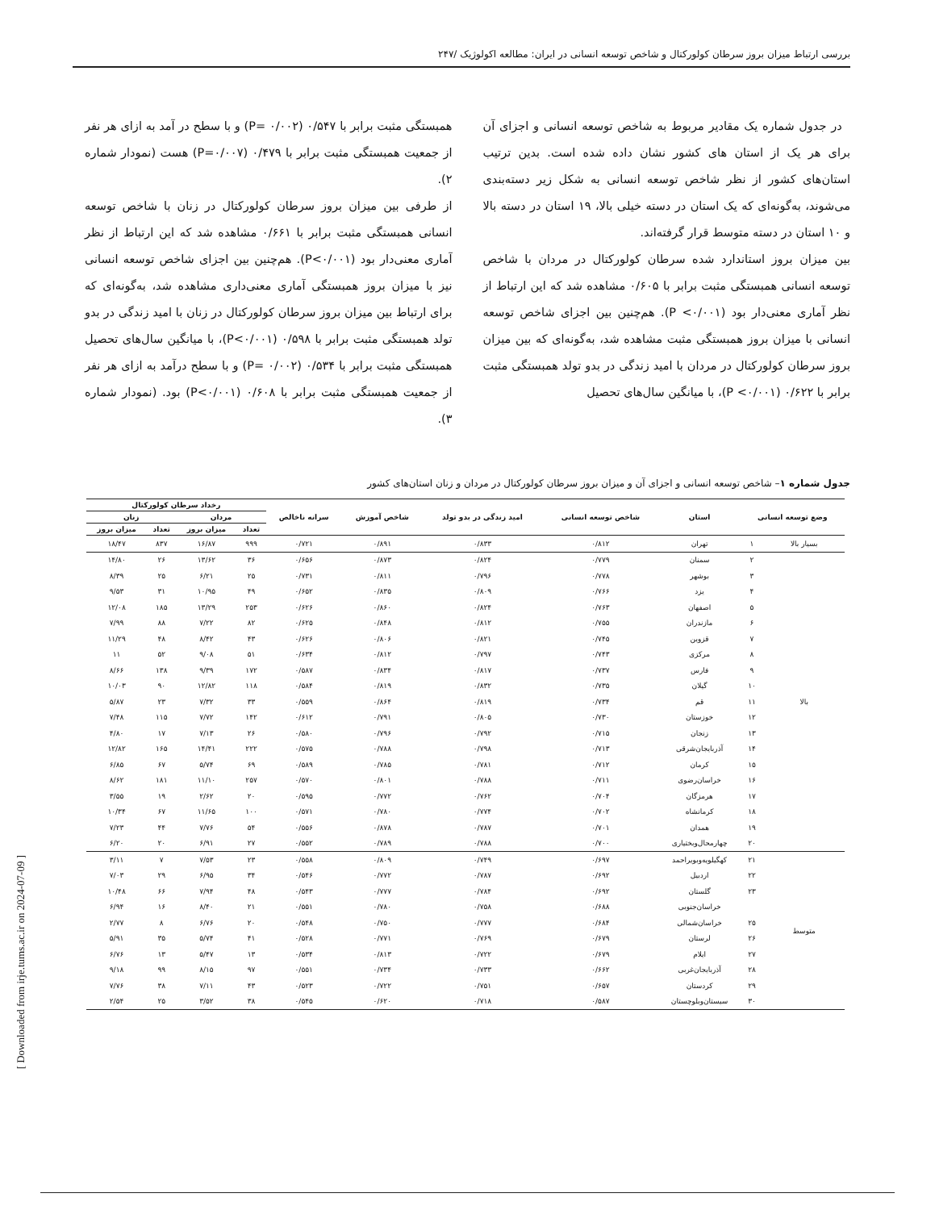بررسی ارتباط میزان بروز سرطان کولورکتال و شاخص توسعه انسانی در ایران: مطالعه اکولوژیک /۲۴۷
در جدول شماره یک مقادیر مربوط به شاخص توسعه انسانی و اجزای آن برای هر یک از استان های کشور نشان داده شده است. بدین ترتیب استان‌های کشور از نظر شاخص توسعه انسانی به شکل زیر دسته‌بندی می‌شوند، به‌گونه‌ای که یک استان در دسته خیلی بالا، ۱۹ استان در دسته بالا و ۱۰ استان در دسته متوسط قرار گرفته‌اند.
بین میزان بروز استاندارد شده سرطان کولورکتال در مردان با شاخص توسعه انسانی همبستگی مثبت برابر با ۰/۶۰۵ مشاهده شد که این ارتباط از نظر آماری معنی‌دار بود (P <۰/۰۰۱). هم‌چنین بین اجزای شاخص توسعه انسانی با میزان بروز همبستگی مثبت مشاهده شد، به‌گونه‌ای که بین میزان بروز سرطان کولورکتال در مردان با امید زندگی در بدو تولد همبستگی مثبت برابر با ۰/۶۲۲ (P <۰/۰۰۱)، با میانگین سال‌های تحصیل
همبستگی مثبت برابر با ۰/۵۴۷ (P= ۰/۰۰۲) و با سطح در آمد به ازای هر نفر از جمعیت همبستگی مثبت برابر با ۰/۴۷۹ (P=۰/۰۰۷) هست (نمودار شماره ۲).
از طرفی بین میزان بروز سرطان کولورکتال در زنان با شاخص توسعه انسانی همبستگی مثبت برابر با ۰/۶۶۱ مشاهده شد که این ارتباط از نظر آماری معنی‌دار بود (P<۰/۰۰۱). هم‌چنین بین اجزای شاخص توسعه انسانی نیز با میزان بروز همبستگی آماری معنی‌داری مشاهده شد، به‌گونه‌ای که برای ارتباط بین میزان بروز سرطان کولورکتال در زنان با امید زندگی در بدو تولد همبستگی مثبت برابر با ۰/۵۹۸ (P<۰/۰۰۱)، با میانگین سال‌های تحصیل همبستگی مثبت برابر با ۰/۵۳۴ (P= ۰/۰۰۲) و با سطح درآمد به ازای هر نفر از جمعیت همبستگی مثبت برابر با ۰/۶۰۸ (P<۰/۰۰۱) بود. (نمودار شماره ۳).
جدول شماره ۱– شاخص توسعه انسانی و اجزای آن و میزان بروز سرطان کولورکتال در مردان و زنان استان‌های کشور
| وضع توسعه انسانی | | استان | شاخص توسعه انسانی | امید زندگی در بدو تولد | شاخص آموزش | سرانه ناخالص | رخداد سرطان کولورکتال | | | |
| --- | --- | --- | --- | --- | --- | --- | --- | --- | --- | --- |
| | | | | | | | مردان | | زنان | |
| | | | | | | | تعداد | میزان بروز | تعداد | میزان بروز |
| بسیار بالا | ۱ | تهران | ۰/۸۱۲ | ۰/۸۳۳ | ۰/۸۹۱ | ۰/۷۲۱ | ۹۹۹ | ۱۶/۸۷ | ۸۳۷ | ۱۸/۴۷ |
| بالا | ۲ | سمنان | ۰/۷۷۹ | ۰/۸۲۴ | ۰/۸۷۳ | ۰/۶۵۶ | ۳۶ | ۱۳/۶۲ | ۲۶ | ۱۴/۸۰ |
| | ۳ | بوشهر | ۰/۷۷۸ | ۰/۷۹۶ | ۰/۸۱۱ | ۰/۷۳۱ | ۲۵ | ۶/۲۱ | ۲۵ | ۸/۳۹ |
| | ۴ | یزد | ۰/۷۶۶ | ۰/۸۰۹ | ۰/۸۳۵ | ۰/۶۵۲ | ۴۹ | ۱۰/۹۵ | ۳۱ | ۹/۵۳ |
| | ۵ | اصفهان | ۰/۷۶۳ | ۰/۸۲۴ | ۰/۸۶۰ | ۰/۶۲۶ | ۲۵۳ | ۱۳/۲۹ | ۱۸۵ | ۱۲/۰۸ |
| | ۶ | مازندران | ۰/۷۵۵ | ۰/۸۱۲ | ۰/۸۴۸ | ۰/۶۲۵ | ۸۲ | ۷/۲۲ | ۸۸ | ۷/۹۹ |
| | ۷ | قزوین | ۰/۷۴۵ | ۰/۸۲۱ | ۰/۸۰۶ | ۰/۶۲۶ | ۴۳ | ۸/۴۲ | ۴۸ | ۱۱/۲۹ |
| | ۸ | مرکزی | ۰/۷۴۳ | ۰/۷۹۷ | ۰/۸۱۲ | ۰/۶۳۴ | ۵۱ | ۹/۰۸ | ۵۲ | ۱۱ |
| | ۹ | فارس | ۰/۷۳۷ | ۰/۸۱۷ | ۰/۸۳۴ | ۰/۵۸۷ | ۱۷۲ | ۹/۳۹ | ۱۳۸ | ۸/۶۶ |
| | ۱۰ | گیلان | ۰/۷۳۵ | ۰/۸۳۲ | ۰/۸۱۹ | ۰/۵۸۴ | ۱۱۸ | ۱۲/۸۲ | ۹۰ | ۱۰/۰۳ |
| | ۱۱ | قم | ۰/۷۳۴ | ۰/۸۱۹ | ۰/۸۶۴ | ۰/۵۵۹ | ۳۳ | ۷/۳۲ | ۲۳ | ۵/۸۷ |
| | ۱۲ | خوزستان | ۰/۷۳۰ | ۰/۸۰۵ | ۰/۷۹۱ | ۰/۶۱۲ | ۱۴۲ | ۷/۷۲ | ۱۱۵ | ۷/۴۸ |
| | ۱۳ | زنجان | ۰/۷۱۵ | ۰/۷۹۲ | ۰/۷۹۶ | ۰/۵۸۰ | ۲۶ | ۷/۱۳ | ۱۷ | ۴/۸۰ |
| | ۱۴ | آذربایجان‌شرقی | ۰/۷۱۳ | ۰/۷۹۸ | ۰/۷۸۸ | ۰/۵۷۵ | ۲۲۲ | ۱۴/۴۱ | ۱۶۵ | ۱۲/۸۲ |
| | ۱۵ | کرمان | ۰/۷۱۲ | ۰/۷۸۱ | ۰/۷۸۵ | ۰/۵۸۹ | ۶۹ | ۵/۷۴ | ۶۷ | ۶/۸۵ |
| | ۱۶ | خراسان‌رضوی | ۰/۷۱۱ | ۰/۷۸۸ | ۰/۸۰۱ | ۰/۵۷۰ | ۲۵۷ | ۱۱/۱۰ | ۱۸۱ | ۸/۶۲ |
| | ۱۷ | هرمزگان | ۰/۷۰۴ | ۰/۷۶۲ | ۰/۷۷۲ | ۰/۵۹۵ | ۲۰ | ۲/۶۲ | ۱۹ | ۳/۵۵ |
| | ۱۸ | کرمانشاه | ۰/۷۰۲ | ۰/۷۷۴ | ۰/۷۸۰ | ۰/۵۷۱ | ۱۰۰ | ۱۱/۶۵ | ۶۷ | ۱۰/۳۴ |
| | ۱۹ | همدان | ۰/۷۰۱ | ۰/۷۸۷ | ۰/۸۷۸ | ۰/۵۵۶ | ۵۴ | ۷/۷۶ | ۴۴ | ۷/۲۳ |
| | ۲۰ | چهارمحال‌وبختیاری | ۰/۷۰۰ | ۰/۷۸۸ | ۰/۷۸۹ | ۰/۵۵۲ | ۲۷ | ۶/۹۱ | ۲۰ | ۶/۲۰ |
| متوسط | ۲۱ | کهگیلویه‌وبویراحمد | ۰/۶۹۷ | ۰/۷۴۹ | ۰/۸۰۹ | ۰/۵۵۸ | ۲۳ | ۷/۵۳ | ۷ | ۳/۱۱ |
| | ۲۲ | اردبیل | ۰/۶۹۲ | ۰/۷۸۷ | ۰/۷۷۲ | ۰/۵۴۶ | ۳۴ | ۶/۹۵ | ۲۹ | ۷/۰۳ |
| | ۲۳ | گلستان | ۰/۶۹۲ | ۰/۷۸۴ | ۰/۷۷۷ | ۰/۵۴۳ | ۴۸ | ۷/۹۴ | ۶۶ | ۱۰/۴۸ |
| | | خراسان‌جنوبی | ۰/۶۸۸ | ۰/۷۵۸ | ۰/۷۸۰ | ۰/۵۵۱ | ۲۱ | ۸/۴۰ | ۱۶ | ۶/۹۴ |
| | ۲۵ | خراسان‌شمالی | ۰/۶۸۴ | ۰/۷۷۷ | ۰/۷۵۰ | ۰/۵۴۸ | ۲۰ | ۶/۷۶ | ۸ | ۲/۷۷ |
| | ۲۶ | لرستان | ۰/۶۷۹ | ۰/۷۶۹ | ۰/۷۷۱ | ۰/۵۲۸ | ۴۱ | ۵/۷۴ | ۳۵ | ۵/۹۱ |
| | ۲۷ | ایلام | ۰/۶۷۹ | ۰/۷۲۲ | ۰/۸۱۳ | ۰/۵۳۴ | ۱۳ | ۵/۴۷ | ۱۳ | ۶/۷۶ |
| | ۲۸ | آذربایجان‌غربی | ۰/۶۶۲ | ۰/۷۳۳ | ۰/۷۳۴ | ۰/۵۵۱ | ۹۷ | ۸/۱۵ | ۹۹ | ۹/۱۸ |
| | ۲۹ | کردستان | ۰/۶۵۷ | ۰/۷۵۱ | ۰/۷۲۲ | ۰/۵۲۳ | ۴۳ | ۷/۱۱ | ۳۸ | ۷/۷۶ |
| | ۳۰ | سیستان‌وبلوچستان | ۰/۵۸۷ | ۰/۷۱۸ | ۰/۶۲۰ | ۰/۵۴۵ | ۳۸ | ۳/۵۲ | ۲۵ | ۲/۵۴ |
[ Downloaded from irje.tums.ac.ir on 2024-07-09 ]